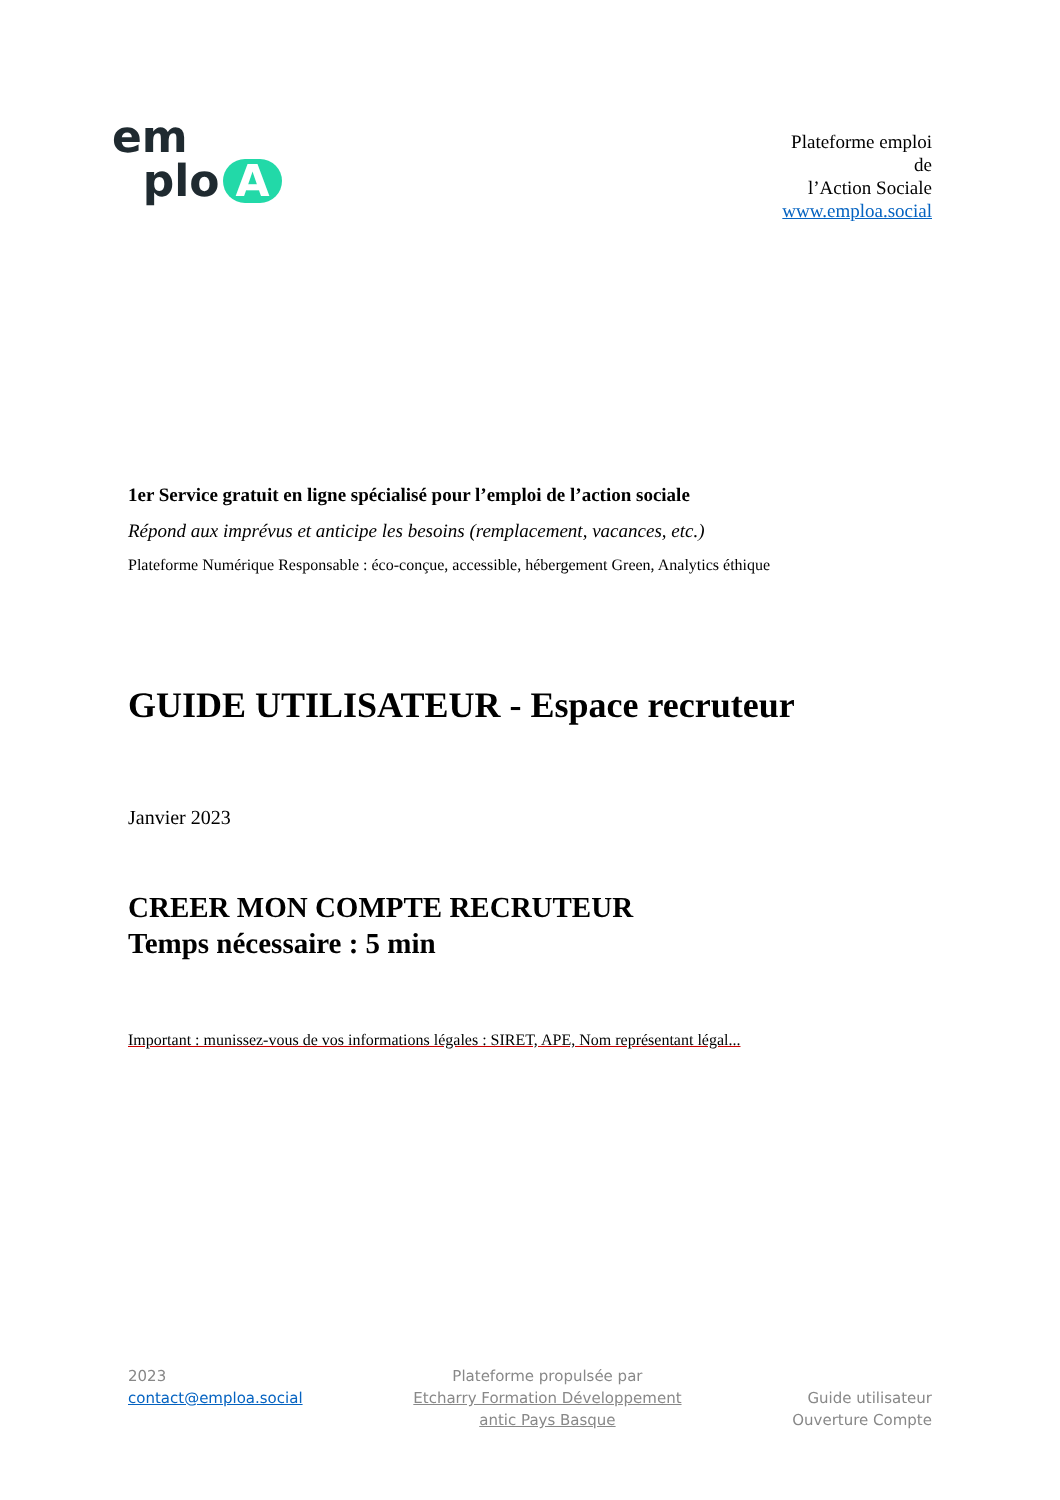em
plo A
Plateforme emploi
de
l’Action Sociale
www.emploa.social
1er Service gratuit en ligne spécialisé pour l’emploi de l’action sociale
Répond aux imprévus et anticipe les besoins (remplacement, vacances, etc.)
Plateforme Numérique Responsable : éco-conçue, accessible, hébergement Green, Analytics éthique
GUIDE UTILISATEUR - Espace recruteur
Janvier 2023
CREER MON COMPTE RECRUTEUR
Temps nécessaire : 5 min
Important : munissez-vous de vos informations légales : SIRET, APE, Nom représentant légal...
2023
contact@emploa.social
Plateforme propulsée par
Etcharry Formation Développement
antic Pays Basque
Guide utilisateur
Ouverture Compte